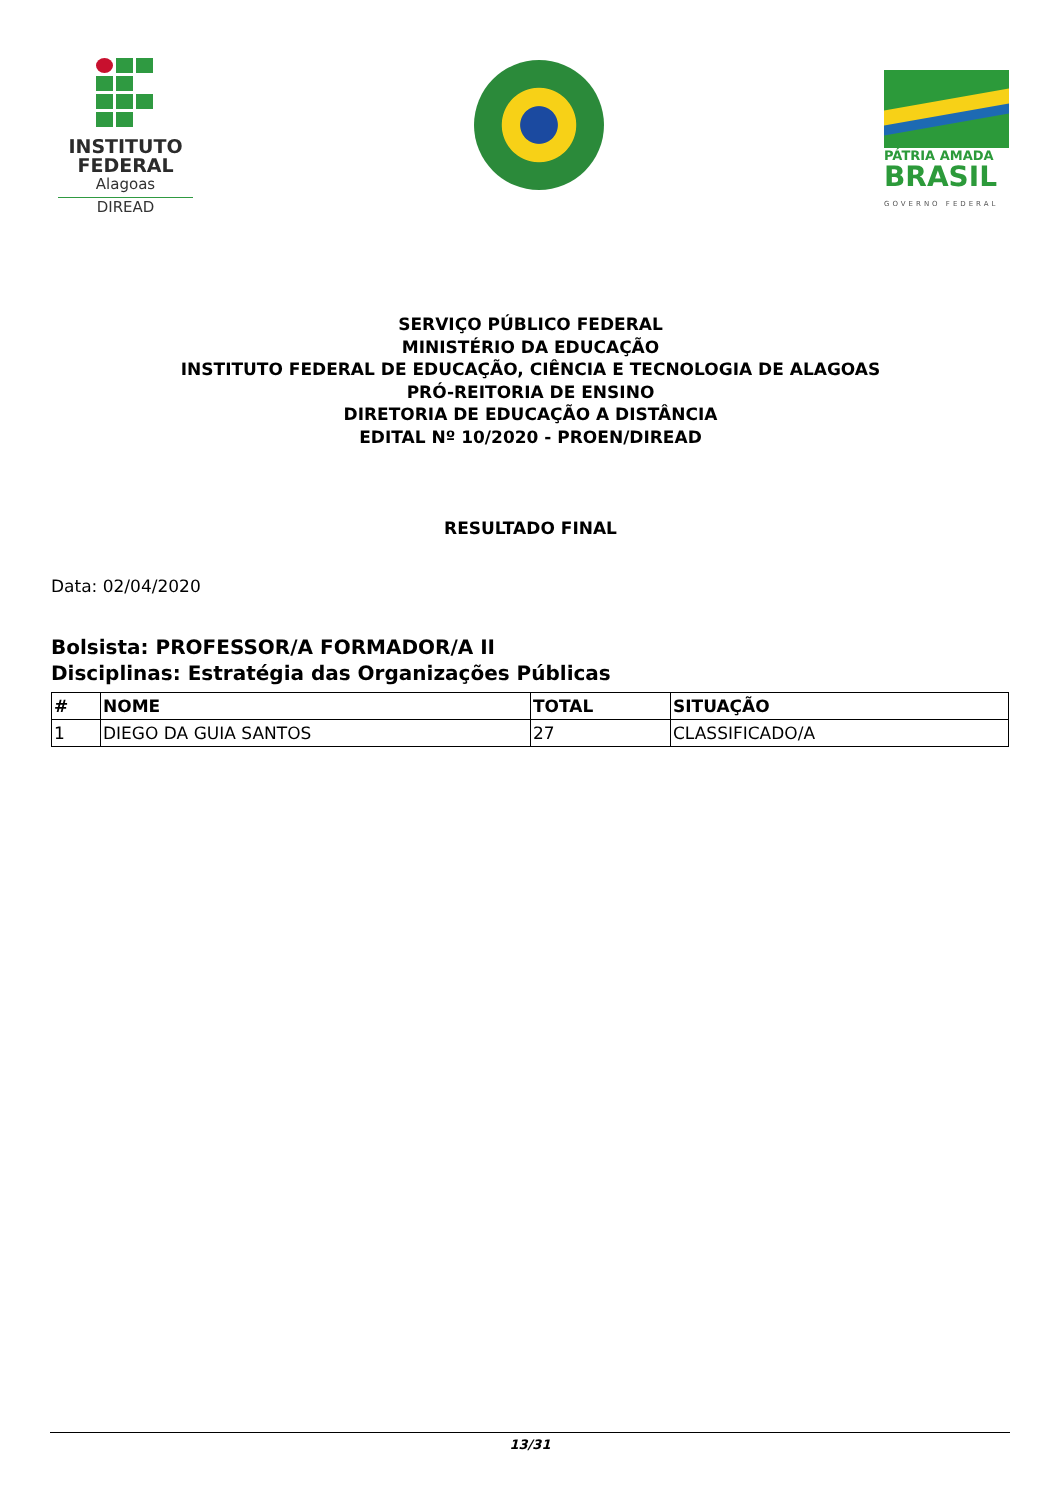INSTITUTO
FEDERAL
Alagoas
DIREAD
PÁTRIA AMADA
BRASIL
GOVERNO FEDERAL
SERVIÇO PÚBLICO FEDERAL
MINISTÉRIO DA EDUCAÇÃO
INSTITUTO FEDERAL DE EDUCAÇÃO, CIÊNCIA E TECNOLOGIA DE ALAGOAS
PRÓ-REITORIA DE ENSINO
DIRETORIA DE EDUCAÇÃO A DISTÂNCIA
EDITAL Nº 10/2020 - PROEN/DIREAD
RESULTADO FINAL
Data: 02/04/2020
Bolsista: PROFESSOR/A FORMADOR/A II
Disciplinas: Estratégia das Organizações Públicas
| # | NOME | TOTAL | SITUAÇÃO |
| --- | --- | --- | --- |
| 1 | DIEGO DA GUIA SANTOS | 27 | CLASSIFICADO/A |
13/31